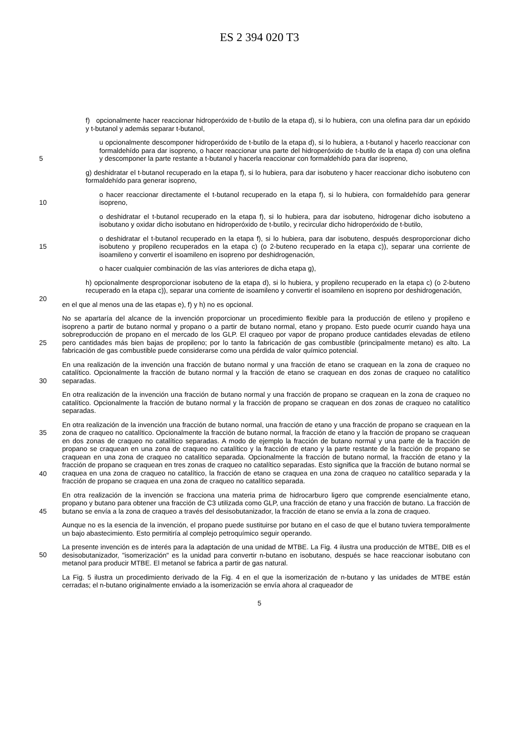ES 2 394 020 T3
f) opcionalmente hacer reaccionar hidroperóxido de t-butilo de la etapa d), si lo hubiera, con una olefina para dar un epóxido y t-butanol y además separar t-butanol,
5
u opcionalmente descomponer hidroperóxido de t-butilo de la etapa d), si lo hubiera, a t-butanol y hacerlo reaccionar con formaldehído para dar isopreno, o hacer reaccionar una parte del hidroperóxido de t-butilo de la etapa d) con una olefina y descomponer la parte restante a t-butanol y hacerla reaccionar con formaldehído para dar isopreno,
g) deshidratar el t-butanol recuperado en la etapa f), si lo hubiera, para dar isobuteno y hacer reaccionar dicho isobuteno con formaldehído para generar isopreno,
10
o hacer reaccionar directamente el t-butanol recuperado en la etapa f), si lo hubiera, con formaldehído para generar isopreno,
o deshidratar el t-butanol recuperado en la etapa f), si lo hubiera, para dar isobuteno, hidrogenar dicho isobuteno a isobutano y oxidar dicho isobutano en hidroperóxido de t-butilo, y recircular dicho hidroperóxido de t-butilo,
15
o deshidratar el t-butanol recuperado en la etapa f), si lo hubiera, para dar isobuteno, después desproporcionar dicho isobuteno y propileno recuperados en la etapa c) (o 2-buteno recuperado en la etapa c)), separar una corriente de isoamileno y convertir el isoamileno en isopreno por deshidrogenación,
o hacer cualquier combinación de las vías anteriores de dicha etapa g),
20
h) opcionalmente desproporcionar isobuteno de la etapa d), si lo hubiera, y propileno recuperado en la etapa c) (o 2-buteno recuperado en la etapa c)), separar una corriente de isoamileno y convertir el isoamileno en isopreno por deshidrogenación,
en el que al menos una de las etapas e), f) y h) no es opcional.
25
No se apartaría del alcance de la invención proporcionar un procedimiento flexible para la producción de etileno y propileno e isopreno a partir de butano normal y propano o a partir de butano normal, etano y propano. Esto puede ocurrir cuando haya una sobreproducción de propano en el mercado de los GLP. El craqueo por vapor de propano produce cantidades elevadas de etileno pero cantidades más bien bajas de propileno; por lo tanto la fabricación de gas combustible (principalmente metano) es alto. La fabricación de gas combustible puede considerarse como una pérdida de valor químico potencial.
30
En una realización de la invención una fracción de butano normal y una fracción de etano se craquean en la zona de craqueo no catalítico. Opcionalmente la fracción de butano normal y la fracción de etano se craquean en dos zonas de craqueo no catalítico separadas.
En otra realización de la invención una fracción de butano normal y una fracción de propano se craquean en la zona de craqueo no catalítico. Opcionalmente la fracción de butano normal y la fracción de propano se craquean en dos zonas de craqueo no catalítico separadas.
35
40
En otra realización de la invención una fracción de butano normal, una fracción de etano y una fracción de propano se craquean en la zona de craqueo no catalítico. Opcionalmente la fracción de butano normal, la fracción de etano y la fracción de propano se craquean en dos zonas de craqueo no catalítico separadas. A modo de ejemplo la fracción de butano normal y una parte de la fracción de propano se craquean en una zona de craqueo no catalítico y la fracción de etano y la parte restante de la fracción de propano se craquean en una zona de craqueo no catalítico separada. Opcionalmente la fracción de butano normal, la fracción de etano y la fracción de propano se craquean en tres zonas de craqueo no catalítico separadas. Esto significa que la fracción de butano normal se craquea en una zona de craqueo no catalítico, la fracción de etano se craquea en una zona de craqueo no catalítico separada y la fracción de propano se craquea en una zona de craqueo no catalítico separada.
45
En otra realización de la invención se fracciona una materia prima de hidrocarburo ligero que comprende esencialmente etano, propano y butano para obtener una fracción de C3 utilizada como GLP, una fracción de etano y una fracción de butano. La fracción de butano se envía a la zona de craqueo a través del desisobutanizador, la fracción de etano se envía a la zona de craqueo.
Aunque no es la esencia de la invención, el propano puede sustituirse por butano en el caso de que el butano tuviera temporalmente un bajo abastecimiento. Esto permitiría al complejo petroquímico seguir operando.
50
La presente invención es de interés para la adaptación de una unidad de MTBE. La Fig. 4 ilustra una producción de MTBE, DIB es el desisobutanizador, "isomerización" es la unidad para convertir n-butano en isobutano, después se hace reaccionar isobutano con metanol para producir MTBE. El metanol se fabrica a partir de gas natural.
La Fig. 5 ilustra un procedimiento derivado de la Fig. 4 en el que la isomerización de n-butano y las unidades de MTBE están cerradas; el n-butano originalmente enviado a la isomerización se envía ahora al craqueador de
5